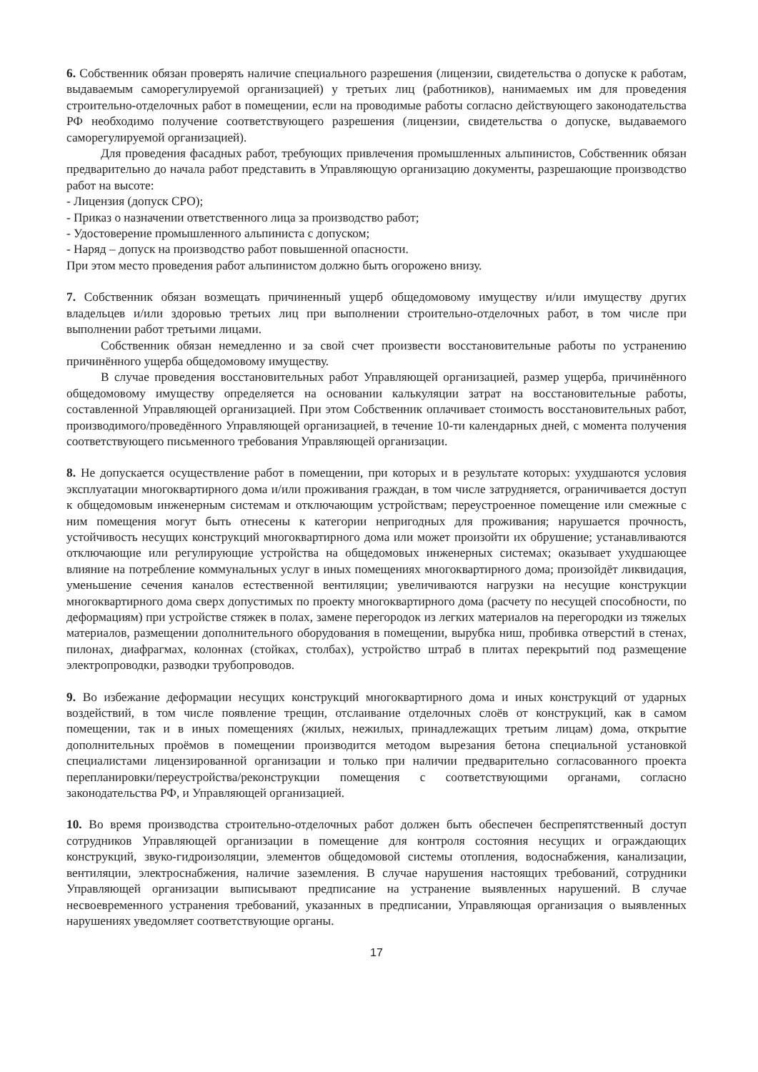6. Собственник обязан проверять наличие специального разрешения (лицензии, свидетельства о допуске к работам, выдаваемым саморегулируемой организацией) у третьих лиц (работников), нанимаемых им для проведения строительно-отделочных работ в помещении, если на проводимые работы согласно действующего законодательства РФ необходимо получение соответствующего разрешения (лицензии, свидетельства о допуске, выдаваемого саморегулируемой организацией).
Для проведения фасадных работ, требующих привлечения промышленных альпинистов, Собственник обязан предварительно до начала работ представить в Управляющую организацию документы, разрешающие производство работ на высоте:
- Лицензия (допуск СРО);
- Приказ о назначении ответственного лица за производство работ;
- Удостоверение промышленного альпиниста с допуском;
- Наряд – допуск на производство работ повышенной опасности.
При этом место проведения работ альпинистом должно быть огорожено внизу.
7. Собственник обязан возмещать причиненный ущерб общедомовому имуществу и/или имуществу других владельцев и/или здоровью третьих лиц при выполнении строительно-отделочных работ, в том числе при выполнении работ третьими лицами.
Собственник обязан немедленно и за свой счет произвести восстановительные работы по устранению причинённого ущерба общедомовому имуществу.
В случае проведения восстановительных работ Управляющей организацией, размер ущерба, причинённого общедомовому имуществу определяется на основании калькуляции затрат на восстановительные работы, составленной Управляющей организацией. При этом Собственник оплачивает стоимость восстановительных работ, производимого/проведённого Управляющей организацией, в течение 10-ти календарных дней, с момента получения соответствующего письменного требования Управляющей организации.
8. Не допускается осуществление работ в помещении, при которых и в результате которых: ухудшаются условия эксплуатации многоквартирного дома и/или проживания граждан, в том числе затрудняется, ограничивается доступ к общедомовым инженерным системам и отключающим устройствам; переустроенное помещение или смежные с ним помещения могут быть отнесены к категории непригодных для проживания; нарушается прочность, устойчивость несущих конструкций многоквартирного дома или может произойти их обрушение; устанавливаются отключающие или регулирующие устройства на общедомовых инженерных системах; оказывает ухудшающее влияние на потребление коммунальных услуг в иных помещениях многоквартирного дома; произойдёт ликвидация, уменьшение сечения каналов естественной вентиляции; увеличиваются нагрузки на несущие конструкции многоквартирного дома сверх допустимых по проекту многоквартирного дома (расчету по несущей способности, по деформациям) при устройстве стяжек в полах, замене перегородок из легких материалов на перегородки из тяжелых материалов, размещении дополнительного оборудования в помещении, вырубка ниш, пробивка отверстий в стенах, пилонах, диафрагмах, колоннах (стойках, столбах), устройство штраб в плитах перекрытий под размещение электропроводки, разводки трубопроводов.
9. Во избежание деформации несущих конструкций многоквартирного дома и иных конструкций от ударных воздействий, в том числе появление трещин, отслаивание отделочных слоёв от конструкций, как в самом помещении, так и в иных помещениях (жилых, нежилых, принадлежащих третьим лицам) дома, открытие дополнительных проёмов в помещении производится методом вырезания бетона специальной установкой специалистами лицензированной организации и только при наличии предварительно согласованного проекта перепланировки/переустройства/реконструкции помещения с соответствующими органами, согласно законодательства РФ, и Управляющей организацией.
10. Во время производства строительно-отделочных работ должен быть обеспечен беспрепятственный доступ сотрудников Управляющей организации в помещение для контроля состояния несущих и ограждающих конструкций, звуко-гидроизоляции, элементов общедомовой системы отопления, водоснабжения, канализации, вентиляции, электроснабжения, наличие заземления. В случае нарушения настоящих требований, сотрудники Управляющей организации выписывают предписание на устранение выявленных нарушений. В случае несвоевременного устранения требований, указанных в предписании, Управляющая организация о выявленных нарушениях уведомляет соответствующие органы.
17